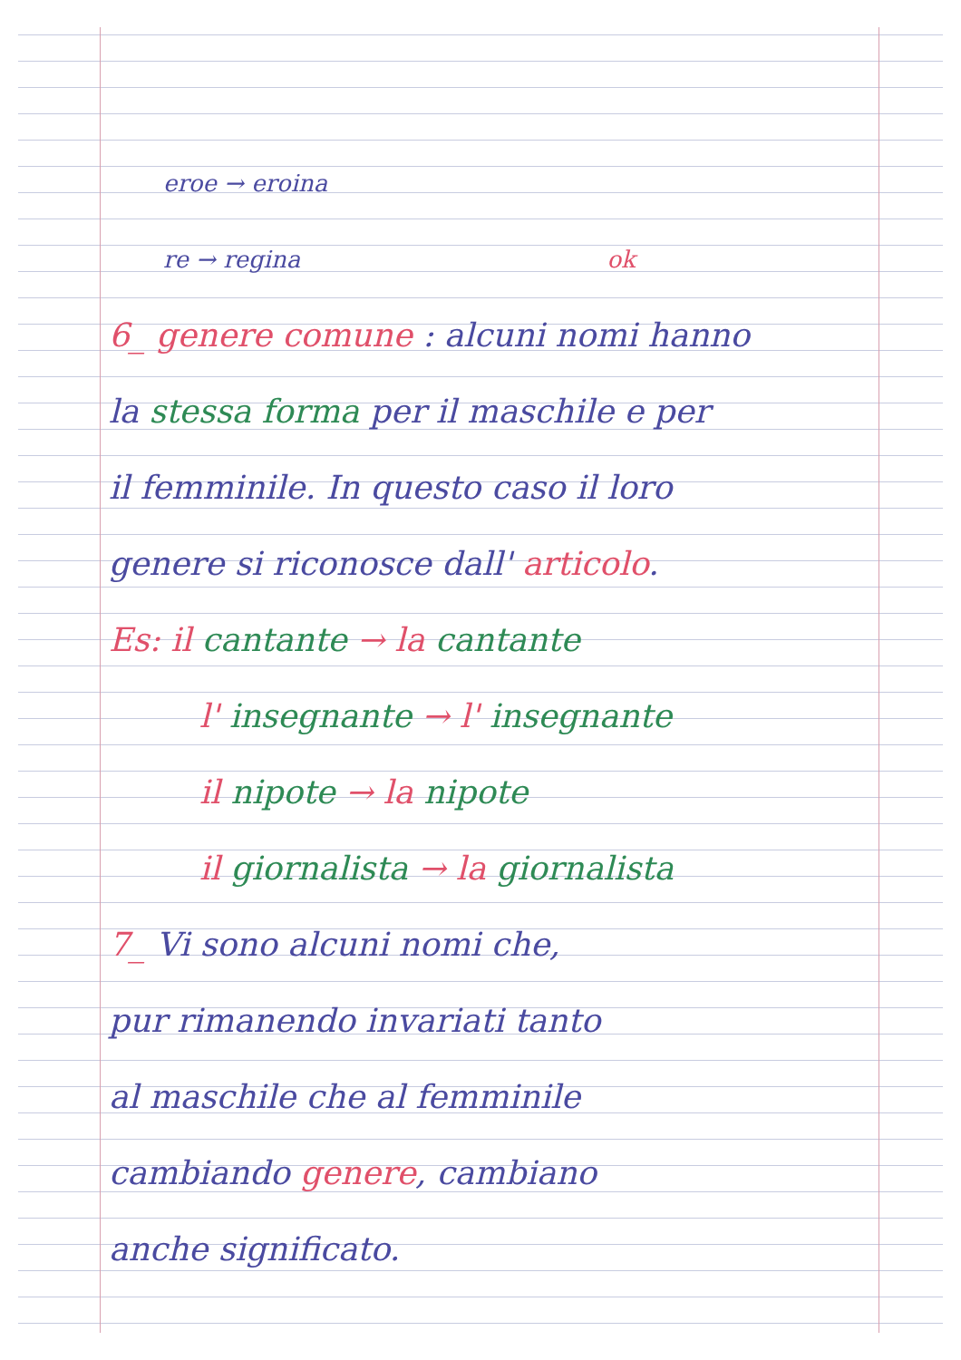eroe → eroina
re → regina ok
6_ genere comune : alcuni nomi hanno
la stessa forma per il maschile e per
il femminile. In questo caso il loro
genere si riconosce dall' articolo.
Es: il cantante → la cantante
l' insegnante → l' insegnante
il nipote → la nipote
il giornalista → la giornalista
7_ Vi sono alcuni nomi che,
pur rimanendo invariati tanto
al maschile che al femminile
cambiando genere, cambiano
anche significato.